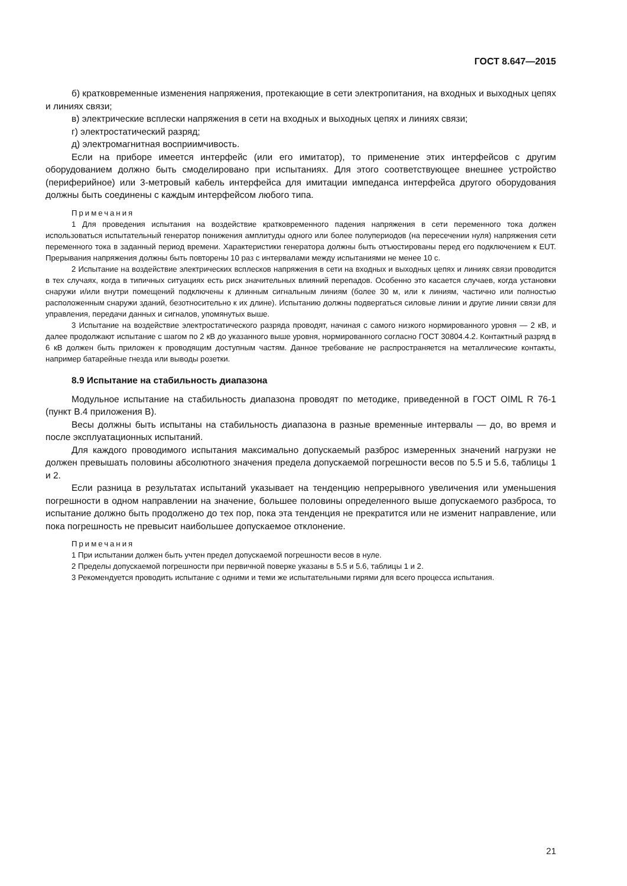ГОСТ 8.647—2015
б) кратковременные изменения напряжения, протекающие в сети электропитания, на входных и выходных цепях и линиях связи;
в) электрические всплески напряжения в сети на входных и выходных цепях и линиях связи;
г) электростатический разряд;
д) электромагнитная восприимчивость.
Если на приборе имеется интерфейс (или его имитатор), то применение этих интерфейсов с другим оборудованием должно быть смоделировано при испытаниях. Для этого соответствующее внешнее устройство (периферийное) или 3-метровый кабель интерфейса для имитации импеданса интерфейса другого оборудования должны быть соединены с каждым интерфейсом любого типа.
Примечания
1 Для проведения испытания на воздействие кратковременного падения напряжения в сети переменного тока должен использоваться испытательный генератор понижения амплитуды одного или более полупериодов (на пересечении нуля) напряжения сети переменного тока в заданный период времени. Характеристики генератора должны быть отъюстированы перед его подключением к EUT. Прерывания напряжения должны быть повторены 10 раз с интервалами между испытаниями не менее 10 с.
2 Испытание на воздействие электрических всплесков напряжения в сети на входных и выходных цепях и линиях связи проводится в тех случаях, когда в типичных ситуациях есть риск значительных влияний перепадов. Особенно это касается случаев, когда установки снаружи и/или внутри помещений подключены к длинным сигнальным линиям (более 30 м, или к линиям, частично или полностью расположенным снаружи зданий, безотносительно к их длине). Испытанию должны подвергаться силовые линии и другие линии связи для управления, передачи данных и сигналов, упомянутых выше.
3 Испытание на воздействие электростатического разряда проводят, начиная с самого низкого нормированного уровня — 2 кВ, и далее продолжают испытание с шагом по 2 кВ до указанного выше уровня, нормированного согласно ГОСТ 30804.4.2. Контактный разряд в 6 кВ должен быть приложен к проводящим доступным частям. Данное требование не распространяется на металлические контакты, например батарейные гнезда или выводы розетки.
8.9 Испытание на стабильность диапазона
Модульное испытание на стабильность диапазона проводят по методике, приведенной в ГОСТ OIML R 76-1 (пункт В.4 приложения В).
Весы должны быть испытаны на стабильность диапазона в разные временные интервалы — до, во время и после эксплуатационных испытаний.
Для каждого проводимого испытания максимально допускаемый разброс измеренных значений нагрузки не должен превышать половины абсолютного значения предела допускаемой погрешности весов по 5.5 и 5.6, таблицы 1 и 2.
Если разница в результатах испытаний указывает на тенденцию непрерывного увеличения или уменьшения погрешности в одном направлении на значение, большее половины определенного выше допускаемого разброса, то испытание должно быть продолжено до тех пор, пока эта тенденция не прекратится или не изменит направление, или пока погрешность не превысит наибольшее допускаемое отклонение.
Примечания
1 При испытании должен быть учтен предел допускаемой погрешности весов в нуле.
2 Пределы допускаемой погрешности при первичной поверке указаны в 5.5 и 5.6, таблицы 1 и 2.
3 Рекомендуется проводить испытание с одними и теми же испытательными гирями для всего процесса испытания.
21